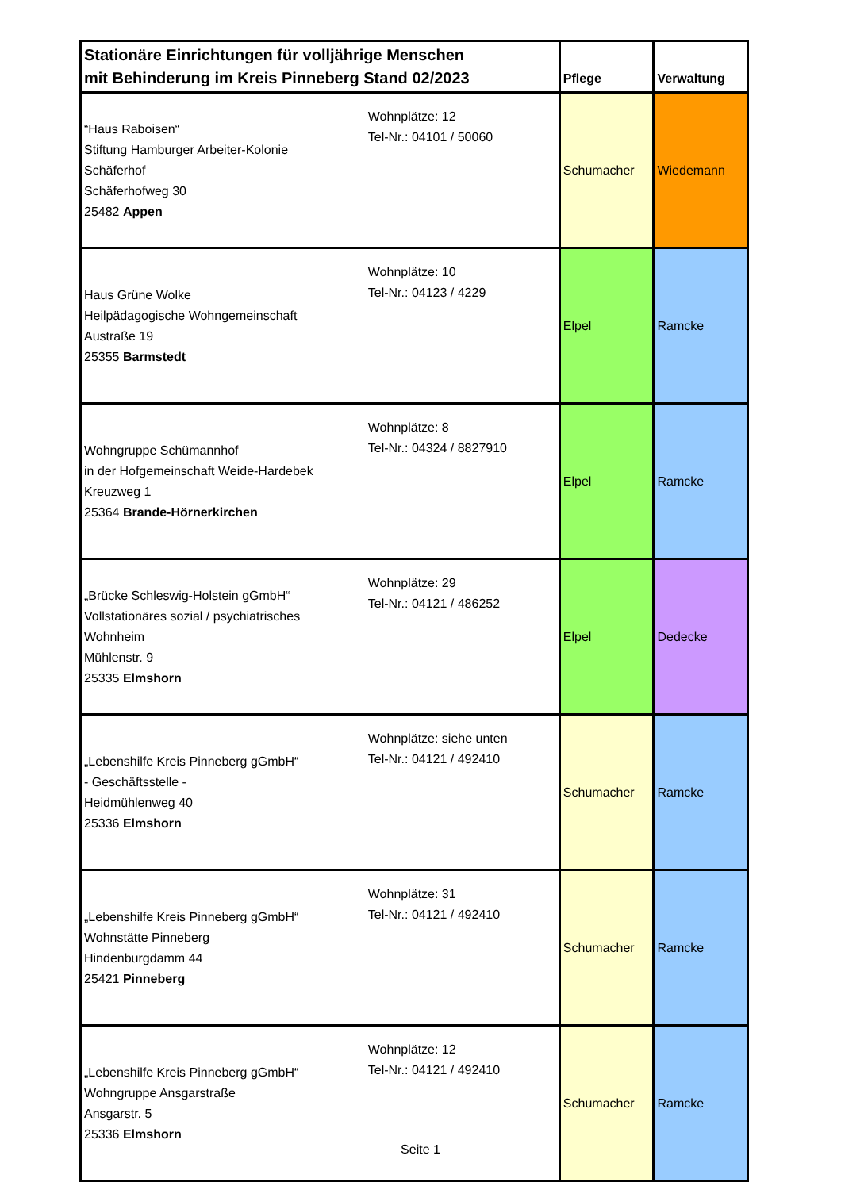| Stationäre Einrichtungen für volljährige Menschen mit Behinderung im Kreis Pinneberg Stand 02/2023 | | Pflege | Verwaltung |
| --- | --- | --- | --- |
| “Haus Raboisen“ Stiftung Hamburger Arbeiter-Kolonie Schäferhof Schäferhofweg 30 25482 Appen | Wohnplätze: 12 Tel-Nr.: 04101 / 50060 | Schumacher | Wiedemann |
| Haus Grüne Wolke Heilpädagogische Wohngemeinschaft Austraße 19 25355 Barmstedt | Wohnplätze: 10 Tel-Nr.: 04123 / 4229 | Elpel | Ramcke |
| Wohngruppe Schümannhof in der Hofgemeinschaft Weide-Hardebek Kreuzweg 1 25364 Brande-Hörnerkirchen | Wohnplätze: 8 Tel-Nr.: 04324 / 8827910 | Elpel | Ramcke |
| „Brücke Schleswig-Holstein gGmbH“ Vollstationäres sozial / psychiatrisches Wohnheim Mühlenstr. 9 25335 Elmshorn | Wohnplätze: 29 Tel-Nr.: 04121 / 486252 | Elpel | Dedecke |
| „Lebenshilfe Kreis Pinneberg gGmbH“ - Geschäftsstelle - Heidmühlenweg 40 25336 Elmshorn | Wohnplätze: siehe unten Tel-Nr.: 04121 / 492410 | Schumacher | Ramcke |
| „Lebenshilfe Kreis Pinneberg gGmbH“ Wohnstätte Pinneberg Hindenburgdamm 44 25421 Pinneberg | Wohnplätze: 31 Tel-Nr.: 04121 / 492410 | Schumacher | Ramcke |
| „Lebenshilfe Kreis Pinneberg gGmbH“ Wohngruppe Ansgarstraße Ansgarstr. 5 25336 Elmshorn | Wohnplätze: 12 Tel-Nr.: 04121 / 492410 | Schumacher | Ramcke |
Seite 1